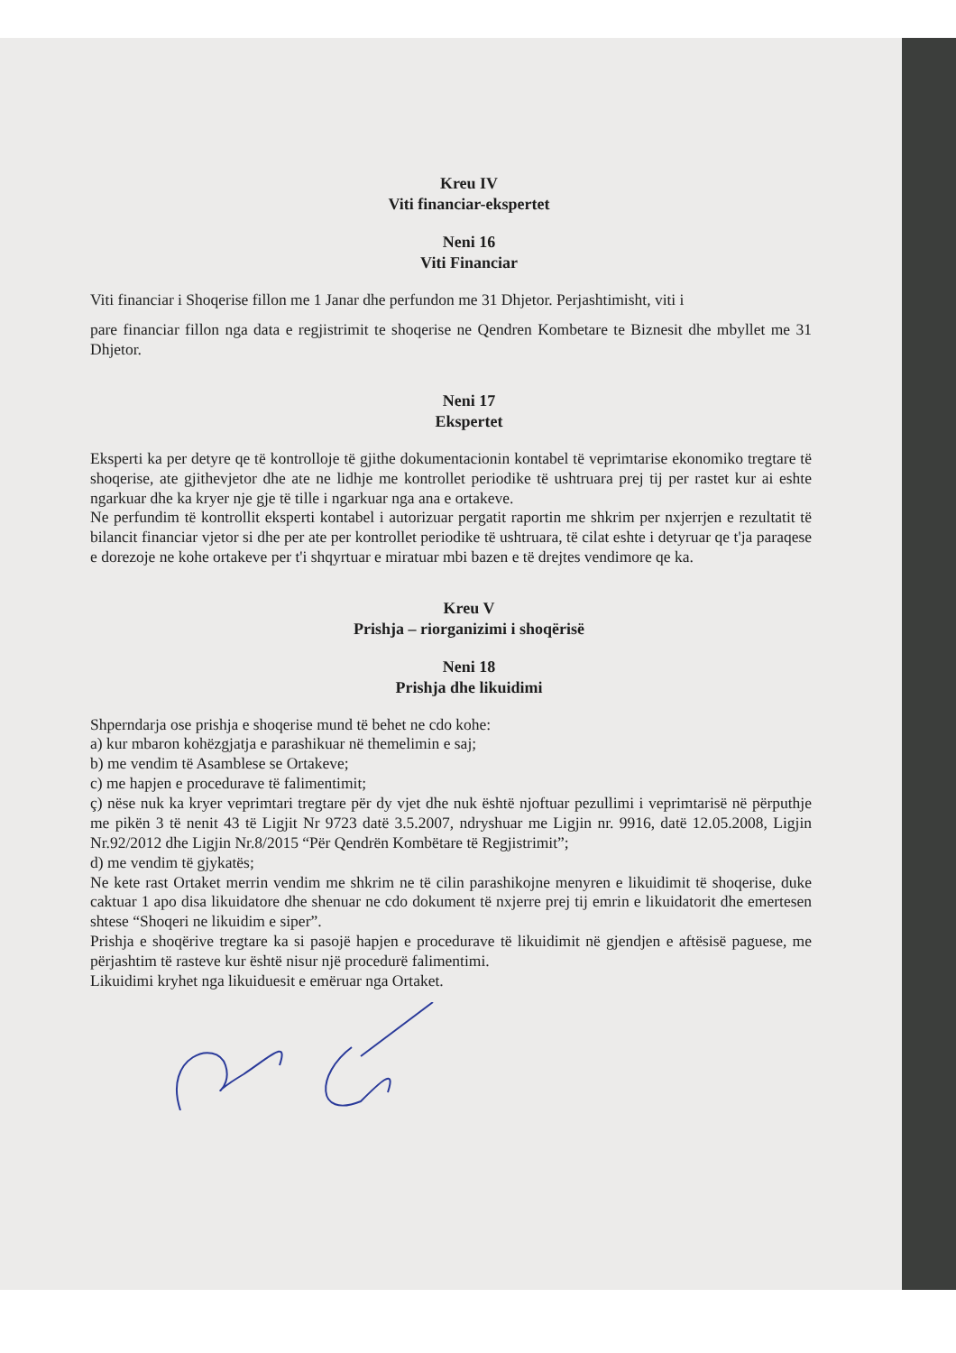Kreu IV
Viti financiar-ekspertet
Neni 16
Viti Financiar
Viti financiar i Shoqerise fillon me 1 Janar dhe perfundon me 31 Dhjetor. Perjashtimisht, viti i
pare financiar fillon nga data e regjistrimit te shoqerise ne Qendren Kombetare te Biznesit dhe mbyllet me 31 Dhjetor.
Neni 17
Ekspertet
Eksperti ka per detyre qe të kontrolloje të gjithe dokumentacionin kontabel të veprimtarise ekonomiko tregtare të shoqerise, ate gjithevjetor dhe ate ne lidhje me kontrollet periodike të ushtruara prej tij per rastet kur ai eshte ngarkuar dhe ka kryer nje gje të tille i ngarkuar nga ana e ortakeve.
Ne perfundim të kontrollit eksperti kontabel i autorizuar pergatit raportin me shkrim per nxjerrjen e rezultatit të bilancit financiar vjetor si dhe per ate per kontrollet periodike të ushtruara, të cilat eshte i detyruar qe t'ja paraqese e dorezoje ne kohe ortakeve per t'i shqyrtuar e miratuar mbi bazen e të drejtes vendimore qe ka.
Kreu V
Prishja – riorganizimi i shoqërisë
Neni 18
Prishja dhe likuidimi
Shperndarja ose prishja e shoqerise mund të behet ne cdo kohe:
a) kur mbaron kohëzgjatja e parashikuar në themelimin e saj;
b) me vendim të Asamblese se Ortakeve;
c) me hapjen e procedurave të falimentimit;
ç) nëse nuk ka kryer veprimtari tregtare për dy vjet dhe nuk është njoftuar pezullimi i veprimtarisë në përputhje me pikën 3 të nenit 43 të Ligjit Nr 9723 datë 3.5.2007, ndryshuar me Ligjin nr. 9916, datë 12.05.2008, Ligjin Nr.92/2012 dhe Ligjin Nr.8/2015 “Për Qendrën Kombëtare të Regjistrimit”;
d) me vendim të gjykatës;
Ne kete rast Ortaket merrin vendim me shkrim ne të cilin parashikojne menyren e likuidimit të shoqerise, duke caktuar 1 apo disa likuidatore dhe shenuar ne cdo dokument të nxjerre prej tij emrin e likuidatorit dhe emertesen shtese “Shoqeri ne likuidim e siper”.
Prishja e shoqërive tregtare ka si pasojë hapjen e procedurave të likuidimit në gjendjen e aftësisë paguese, me përjashtim të rasteve kur është nisur një procedurë falimentimi.
Likuidimi kryhet nga likuiduesit e emëruar nga Ortaket.